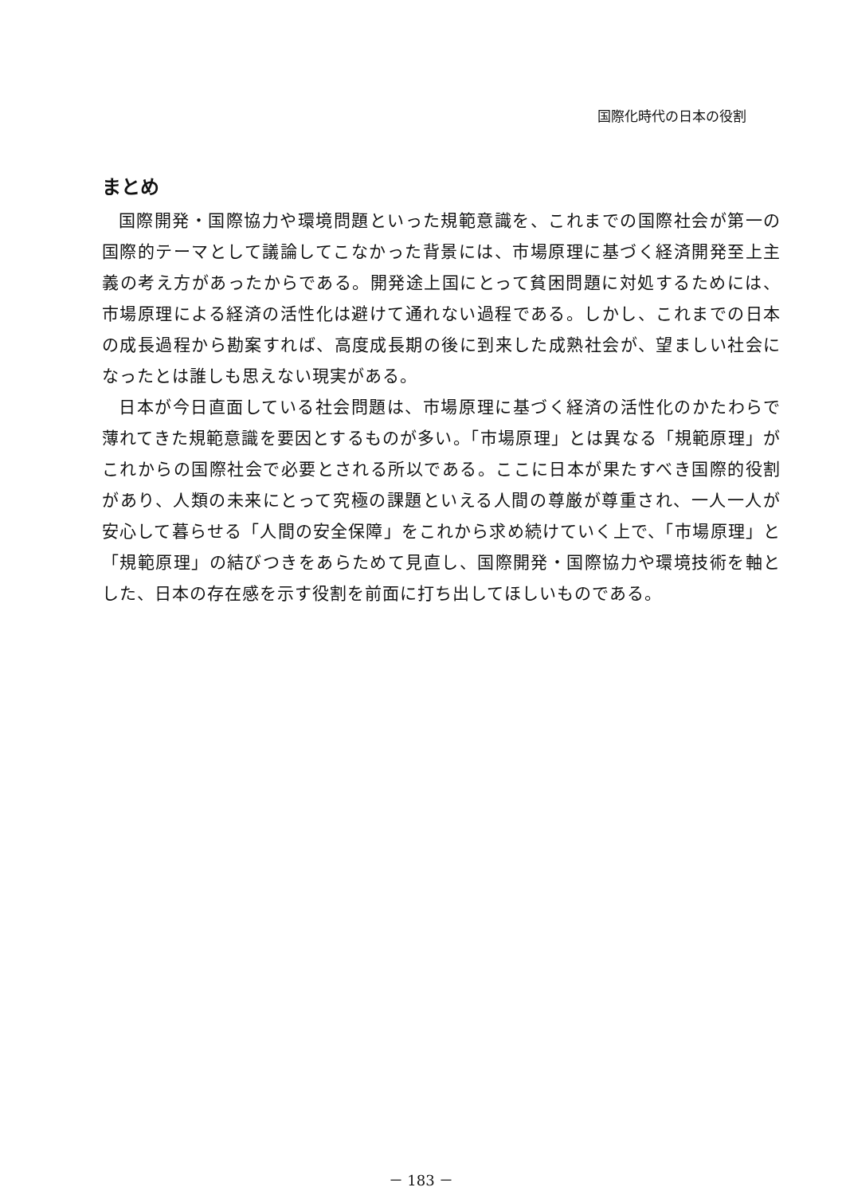国際化時代の日本の役割
まとめ
国際開発・国際協力や環境問題といった規範意識を、これまでの国際社会が第一の国際的テーマとして議論してこなかった背景には、市場原理に基づく経済開発至上主義の考え方があったからである。開発途上国にとって貧困問題に対処するためには、市場原理による経済の活性化は避けて通れない過程である。しかし、これまでの日本の成長過程から勘案すれば、高度成長期の後に到来した成熟社会が、望ましい社会になったとは誰しも思えない現実がある。
日本が今日直面している社会問題は、市場原理に基づく経済の活性化のかたわらで薄れてきた規範意識を要因とするものが多い。「市場原理」とは異なる「規範原理」がこれからの国際社会で必要とされる所以である。ここに日本が果たすべき国際的役割があり、人類の未来にとって究極の課題といえる人間の尊厳が尊重され、一人一人が安心して暮らせる「人間の安全保障」をこれから求め続けていく上で、「市場原理」と「規範原理」の結びつきをあらためて見直し、国際開発・国際協力や環境技術を軸とした、日本の存在感を示す役割を前面に打ち出してほしいものである。
－ 183 －